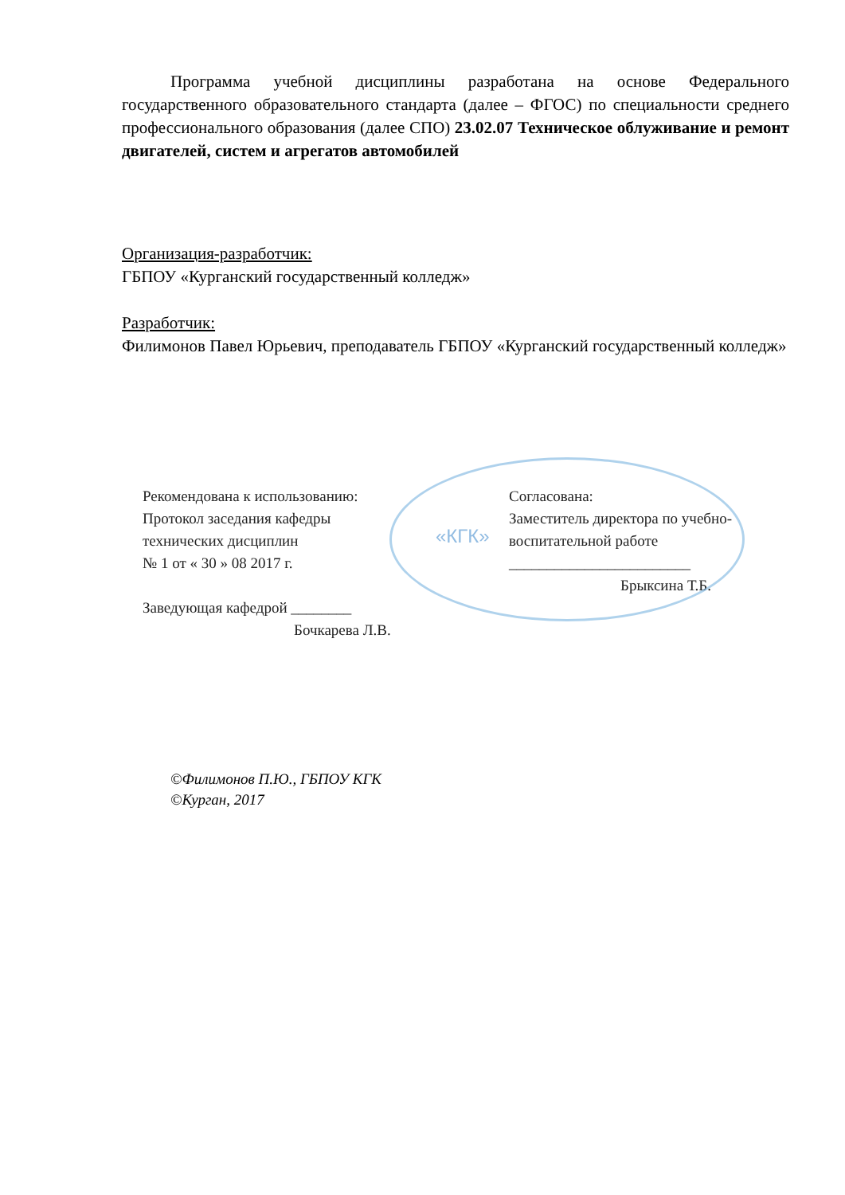Программа учебной дисциплины разработана на основе Федерального государственного образовательного стандарта (далее – ФГОС) по специальности среднего профессионального образования (далее СПО) 23.02.07 Техническое облуживание и ремонт двигателей, систем и агрегатов автомобилей
Организация-разработчик:
ГБПОУ «Курганский государственный колледж»
Разработчик:
Филимонов Павел Юрьевич, преподаватель ГБПОУ «Курганский государственный колледж»
«КГК»
Рекомендована к использованию:
Протокол заседания кафедры
технических дисциплин
№ 1 от « 30 » 08 2017 г.
Заведующая кафедрой ________
Бочкарева Л.В.
Согласована:
Заместитель директора по учебно-воспитательной работе
________________________
Брыксина Т.Б.
©Филимонов П.Ю., ГБПОУ КГК
©Курган, 2017